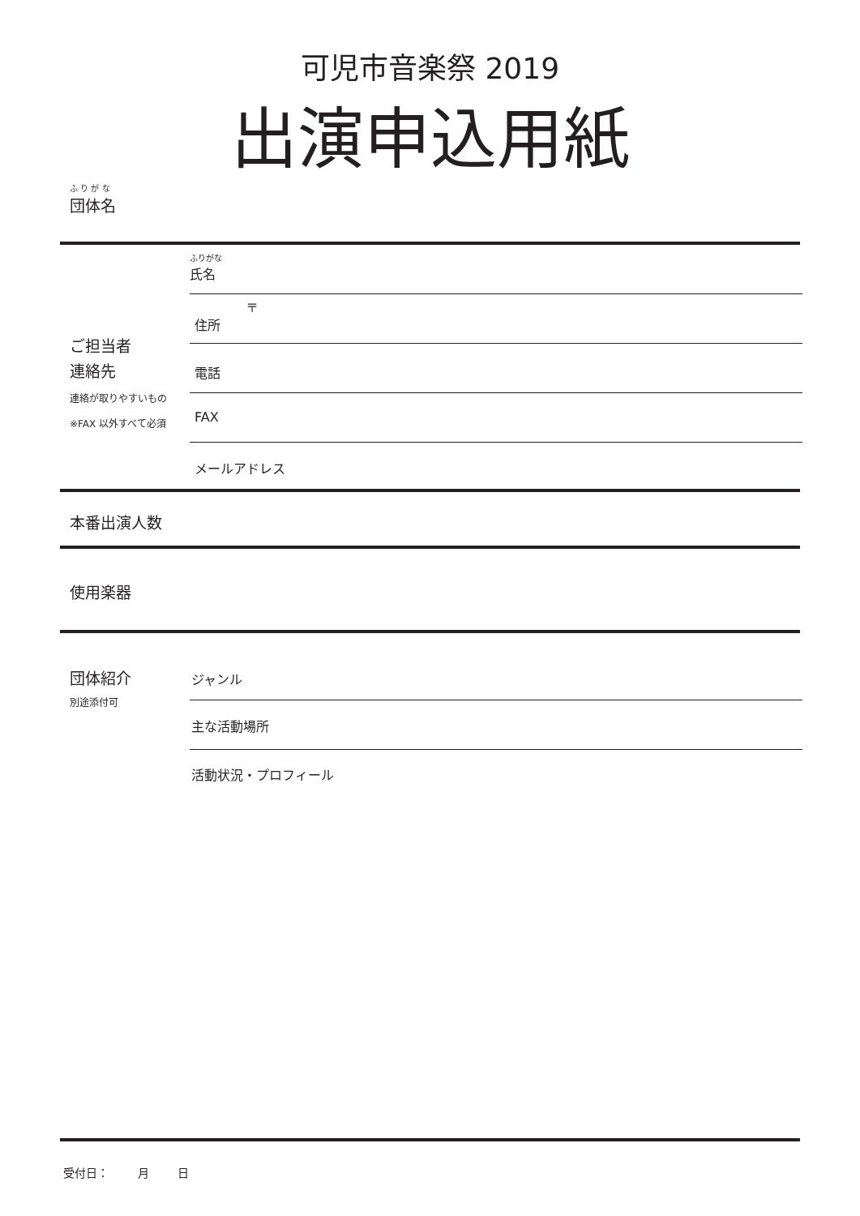可児市音楽祭 2019
出演申込用紙
ふ り が な
団体名
ふりがな
氏名
〒
住所
ご担当者
連絡先
連絡が取りやすいもの
※FAX 以外すべて必須
電話
FAX
メールアドレス
本番出演人数
使用楽器
団体紹介
別途添付可
ジャンル
主な活動場所
活動状況・プロフィール
受付日： 月 日